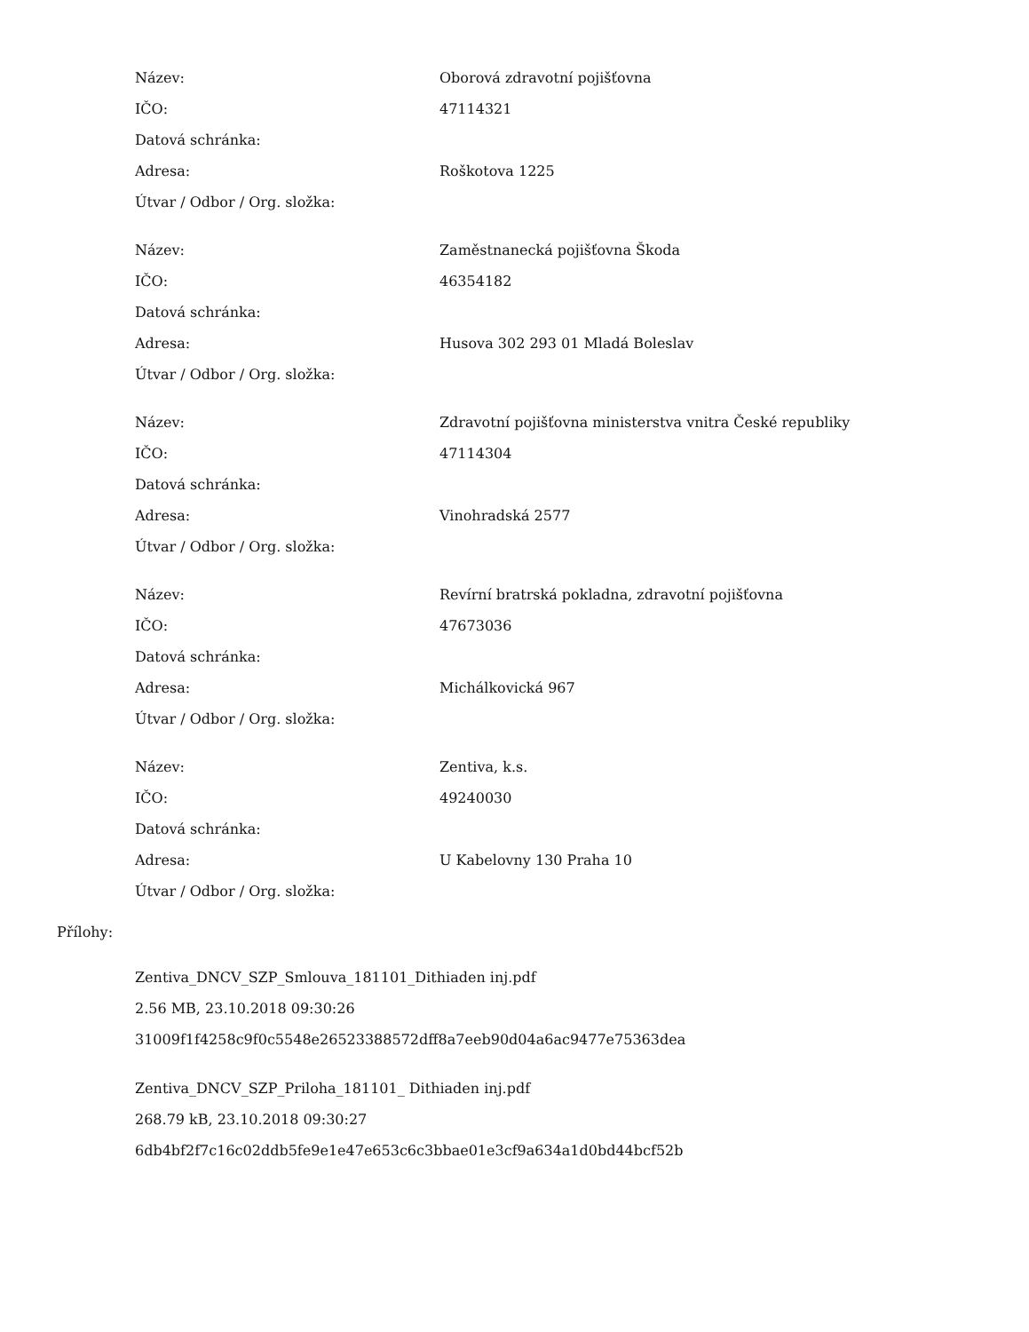| Název: | Oborová zdravotní pojišťovna |
| IČO: | 47114321 |
| Datová schránka: | |
| Adresa: | Roškotova 1225 |
| Útvar / Odbor / Org. složka: | |
| Název: | Zaměstnanecká pojišťovna Škoda |
| IČO: | 46354182 |
| Datová schránka: | |
| Adresa: | Husova 302 293 01 Mladá Boleslav |
| Útvar / Odbor / Org. složka: | |
| Název: | Zdravotní pojišťovna ministerstva vnitra České republiky |
| IČO: | 47114304 |
| Datová schránka: | |
| Adresa: | Vinohradská 2577 |
| Útvar / Odbor / Org. složka: | |
| Název: | Revírní bratrská pokladna, zdravotní pojišťovna |
| IČO: | 47673036 |
| Datová schránka: | |
| Adresa: | Michálkovická 967 |
| Útvar / Odbor / Org. složka: | |
| Název: | Zentiva, k.s. |
| IČO: | 49240030 |
| Datová schránka: | |
| Adresa: | U Kabelovny 130 Praha 10 |
| Útvar / Odbor / Org. složka: | |
Přílohy:
Zentiva_DNCV_SZP_Smlouva_181101_Dithiaden inj.pdf
2.56 MB, 23.10.2018 09:30:26
31009f1f4258c9f0c5548e26523388572dff8a7eeb90d04a6ac9477e75363dea
Zentiva_DNCV_SZP_Priloha_181101_ Dithiaden inj.pdf
268.79 kB, 23.10.2018 09:30:27
6db4bf2f7c16c02ddb5fe9e1e47e653c6c3bbae01e3cf9a634a1d0bd44bcf52b